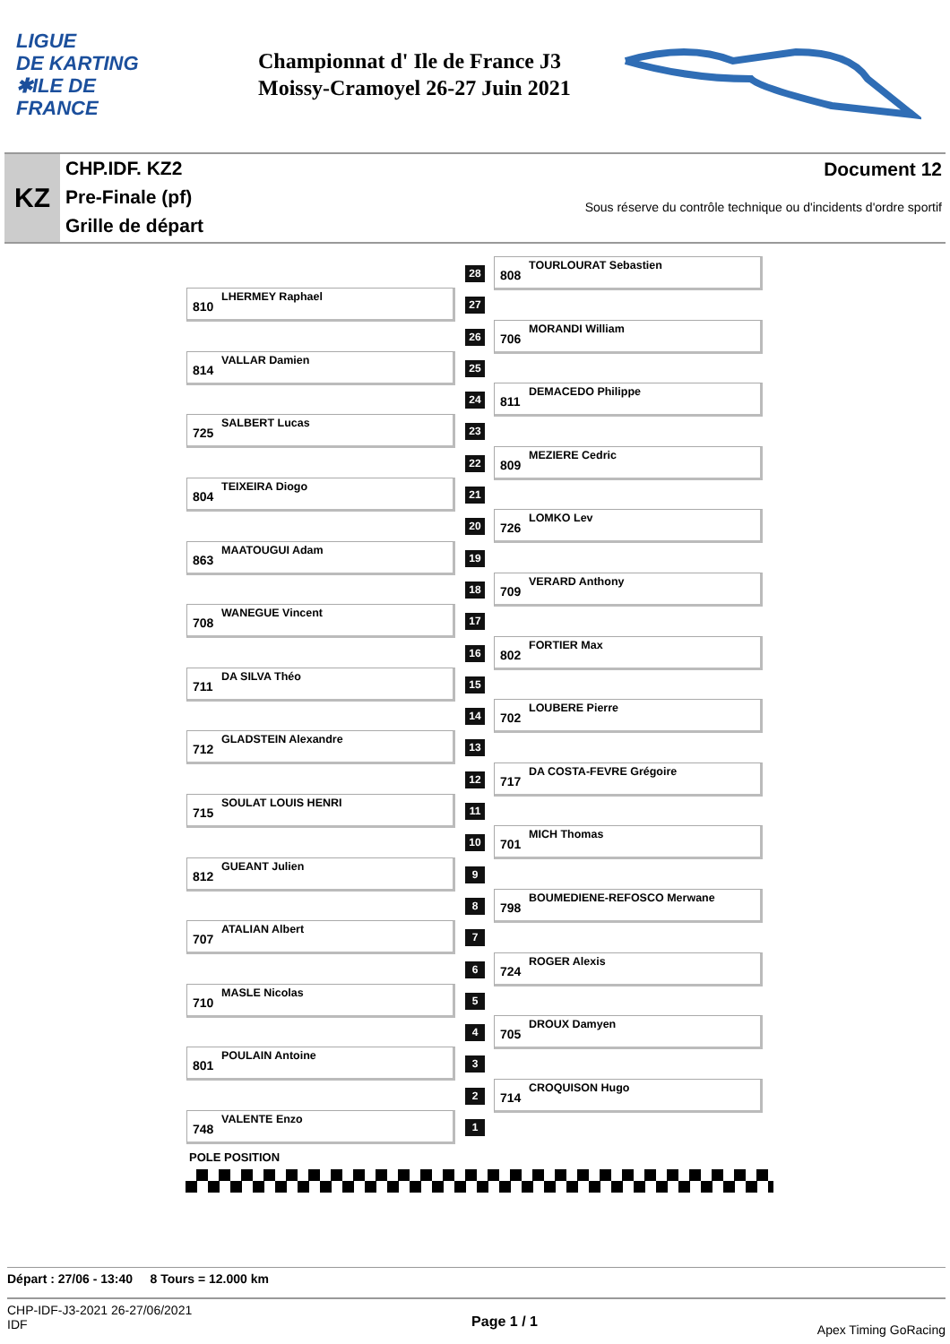LIGUE
DE KARTING
✱ILE DE
FRANCE
Championnat d' Ile de France J3
Moissy-Cramoyel 26-27 Juin 2021
KZ
CHP.IDF. KZ2
Pre-Finale (pf)
Grille de départ
Document 12
Sous réserve du contrôle technique ou d'incidents d'ordre sportif
28
808
TOURLOURAT Sebastien
810
LHERMEY Raphael
27
26
706
MORANDI William
814
VALLAR Damien
25
24
811
DEMACEDO Philippe
725
SALBERT Lucas
23
22
809
MEZIERE Cedric
804
TEIXEIRA Diogo
21
20
726
LOMKO Lev
863
MAATOUGUI Adam
19
18
709
VERARD Anthony
708
WANEGUE Vincent
17
16
802
FORTIER Max
711
DA SILVA Théo
15
14
702
LOUBERE Pierre
712
GLADSTEIN Alexandre
13
12
717
DA COSTA-FEVRE Grégoire
715
SOULAT LOUIS HENRI
11
10
701
MICH Thomas
812
GUEANT Julien
9
8
798
BOUMEDIENE-REFOSCO Merwane
707
ATALIAN Albert
7
6
724
ROGER Alexis
710
MASLE Nicolas
5
4
705
DROUX Damyen
801
POULAIN Antoine
3
2
714
CROQUISON Hugo
748
VALENTE Enzo
1
POLE POSITION
Départ : 27/06 - 13:40 8 Tours = 12.000 km
CHP-IDF-J3-2021 26-27/06/2021
IDF
Page 1 / 1
Apex Timing GoRacing